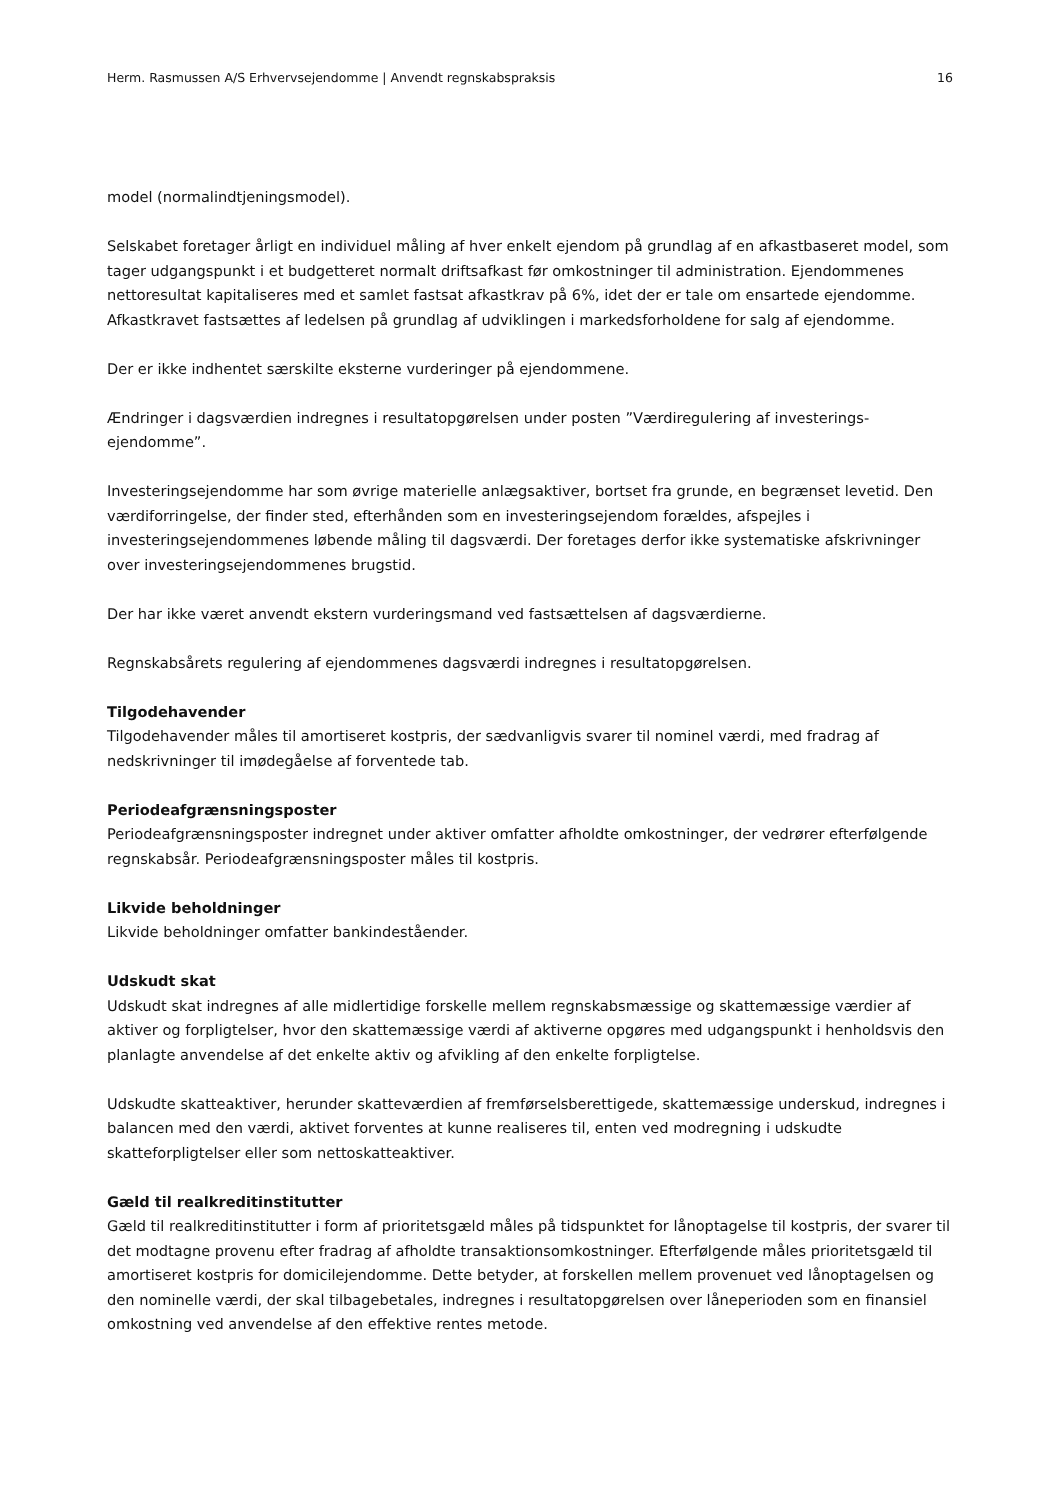Herm. Rasmussen A/S Erhvervsejendomme | Anvendt regnskabspraksis 16
model (normalindtjeningsmodel).
Selskabet foretager årligt en individuel måling af hver enkelt ejendom på grundlag af en afkastbaseret model, som tager udgangspunkt i et budgetteret normalt driftsafkast før omkostninger til administration. Ejendommenes nettoresultat kapitaliseres med et samlet fastsat afkastkrav på 6%, idet der er tale om ensartede ejendomme. Afkastkravet fastsættes af ledelsen på grundlag af udviklingen i markedsforholdene for salg af ejendomme.
Der er ikke indhentet særskilte eksterne vurderinger på ejendommene.
Ændringer i dagsværdien indregnes i resultatopgørelsen under posten ”Værdiregulering af investerings-ejendomme”.
Investeringsejendomme har som øvrige materielle anlægsaktiver, bortset fra grunde, en begrænset levetid. Den værdiforringelse, der finder sted, efterhånden som en investeringsejendom forældes, afspejles i investeringsejendommenes løbende måling til dagsværdi. Der foretages derfor ikke systematiske afskrivninger over investeringsejendommenes brugstid.
Der har ikke været anvendt ekstern vurderingsmand ved fastsættelsen af dagsværdierne.
Regnskabsårets regulering af ejendommenes dagsværdi indregnes i resultatopgørelsen.
Tilgodehavender
Tilgodehavender måles til amortiseret kostpris, der sædvanligvis svarer til nominel værdi, med fradrag af nedskrivninger til imødegåelse af forventede tab.
Periodeafgrænsningsposter
Periodeafgrænsningsposter indregnet under aktiver omfatter afholdte omkostninger, der vedrører efterfølgende regnskabsår. Periodeafgrænsningsposter måles til kostpris.
Likvide beholdninger
Likvide beholdninger omfatter bankindeståender.
Udskudt skat
Udskudt skat indregnes af alle midlertidige forskelle mellem regnskabsmæssige og skattemæssige værdier af aktiver og forpligtelser, hvor den skattemæssige værdi af aktiverne opgøres med udgangspunkt i henholdsvis den planlagte anvendelse af det enkelte aktiv og afvikling af den enkelte forpligtelse.
Udskudte skatteaktiver, herunder skatteværdien af fremførselsberettigede, skattemæssige underskud, indregnes i balancen med den værdi, aktivet forventes at kunne realiseres til, enten ved modregning i udskudte skatteforpligtelser eller som nettoskatteaktiver.
Gæld til realkreditinstitutter
Gæld til realkreditinstitutter i form af prioritetsgæld måles på tidspunktet for lånoptagelse til kostpris, der svarer til det modtagne provenu efter fradrag af afholdte transaktionsomkostninger. Efterfølgende måles prioritetsgæld til amortiseret kostpris for domicilejendomme. Dette betyder, at forskellen mellem provenuet ved lånoptagelsen og den nominelle værdi, der skal tilbagebetales, indregnes i resultatopgørelsen over låneperioden som en finansiel omkostning ved anvendelse af den effektive rentes metode.